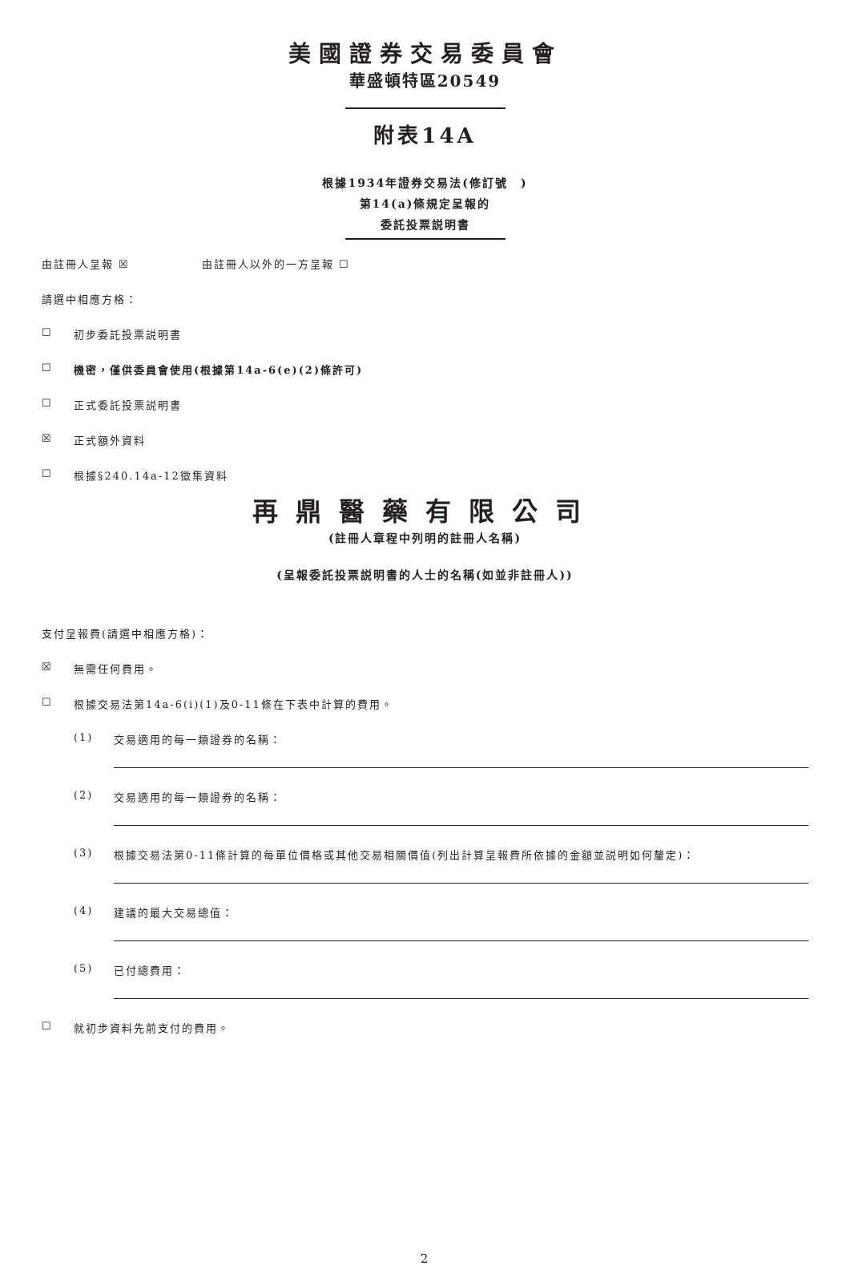美國證券交易委員會
華盛頓特區20549
附表14A
根據1934年證券交易法(修訂號　)
第14(a)條規定呈報的
委託投票説明書
由註冊人呈報 ☒ 由註冊人以外的一方呈報 ☐
請選中相應方格：
☐ 初步委託投票説明書
☐ 機密，僅供委員會使用(根據第14a-6(e)(2)條許可)
☐ 正式委託投票説明書
☒ 正式額外資料
☐ 根據§240.14a-12徵集資料
再鼎醫藥有限公司
(註冊人章程中列明的註冊人名稱)
(呈報委託投票説明書的人士的名稱(如並非註冊人))
支付呈報費(請選中相應方格)：
☒ 無需任何費用。
☐ 根據交易法第14a-6(i)(1)及0-11條在下表中計算的費用。
(1) 交易適用的每一類證券的名稱：
(2) 交易適用的每一類證券的名稱：
(3) 根據交易法第0-11條計算的每單位價格或其他交易相關價值(列出計算呈報費所依據的金額並説明如何釐定)：
(4) 建議的最大交易總值：
(5) 已付總費用：
☐ 就初步資料先前支付的費用。
2